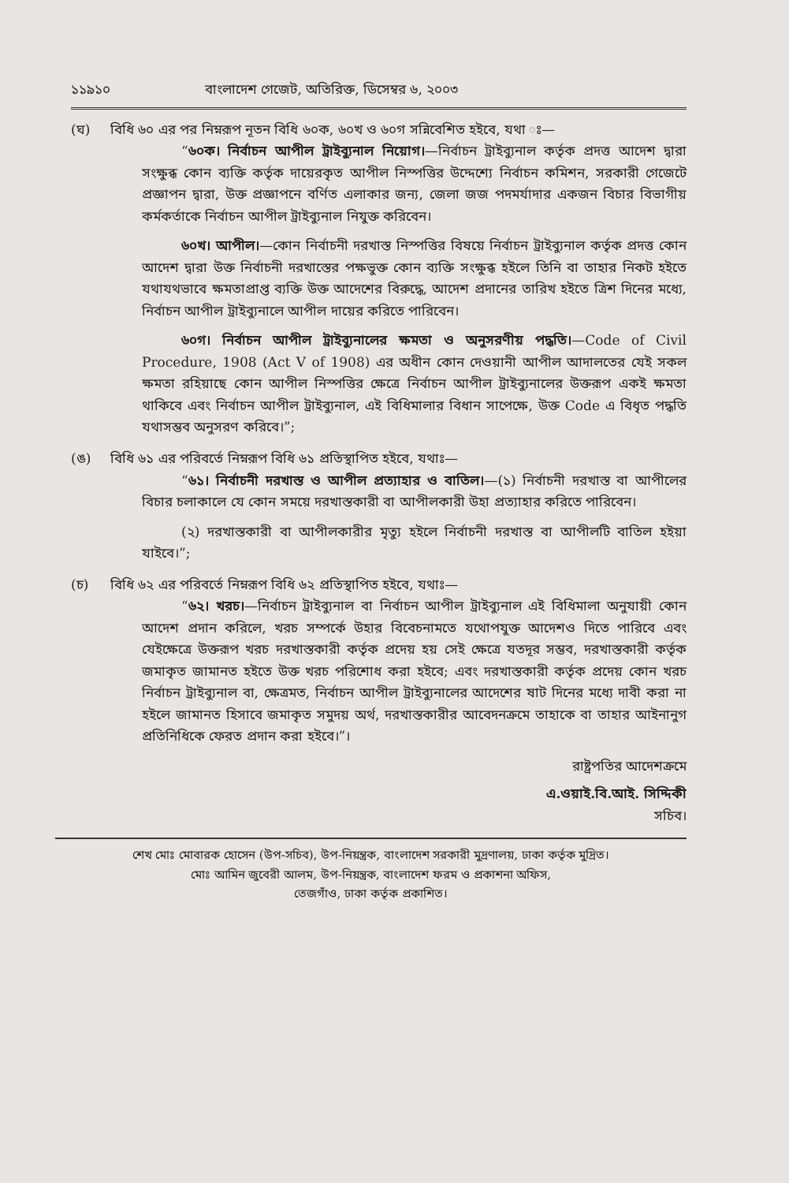১১৯১০ বাংলাদেশ গেজেট, অতিরিক্ত, ডিসেম্বর ৬, ২০০৩
(ঘ) বিধি ৬০ এর পর নিম্নরূপ নূতন বিধি ৬০ক, ৬০খ ও ৬০গ সন্নিবেশিত হইবে, যথা ঃ—
“৬০ক। নির্বাচন আপীল ট্রাইব্যুনাল নিয়োগ।—নির্বাচন ট্রাইব্যুনাল কর্তৃক প্রদত্ত আদেশ দ্বারা সংক্ষুব্ধ কোন ব্যক্তি কর্তৃক দায়েরকৃত আপীল নিস্পত্তির উদ্দেশ্যে নির্বাচন কমিশন, সরকারী গেজেটে প্রজ্ঞাপন দ্বারা, উক্ত প্রজ্ঞাপনে বর্ণিত এলাকার জন্য, জেলা জজ পদমর্যাদার একজন বিচার বিভাগীয় কর্মকর্তাকে নির্বাচন আপীল ট্রাইব্যুনাল নিযুক্ত করিবেন।
৬০খ। আপীল।—কোন নির্বাচনী দরখাস্ত নিস্পত্তির বিষয়ে নির্বাচন ট্রাইব্যুনাল কর্তৃক প্রদত্ত কোন আদেশ দ্বারা উক্ত নির্বাচনী দরখাস্তের পক্ষভুক্ত কোন ব্যক্তি সংক্ষুব্ধ হইলে তিনি বা তাহার নিকট হইতে যথাযথভাবে ক্ষমতাপ্রাপ্ত ব্যক্তি উক্ত আদেশের বিরুদ্ধে, আদেশ প্রদানের তারিখ হইতে ত্রিশ দিনের মধ্যে, নির্বাচন আপীল ট্রাইব্যুনালে আপীল দায়ের করিতে পারিবেন।
৬০গ। নির্বাচন আপীল ট্রাইব্যুনালের ক্ষমতা ও অনুসরণীয় পদ্ধতি।—Code of Civil Procedure, 1908 (Act V of 1908) এর অধীন কোন দেওয়ানী আপীল আদালতের যেই সকল ক্ষমতা রহিয়াছে কোন আপীল নিস্পত্তির ক্ষেত্রে নির্বাচন আপীল ট্রাইব্যুনালের উক্তরূপ একই ক্ষমতা থাকিবে এবং নির্বাচন আপীল ট্রাইব্যুনাল, এই বিধিমালার বিধান সাপেক্ষে, উক্ত Code এ বিধৃত পদ্ধতি যথাসম্ভব অনুসরণ করিবে।”;
(ঙ) বিধি ৬১ এর পরিবর্তে নিম্নরূপ বিধি ৬১ প্রতিস্থাপিত হইবে, যথাঃ—
“৬১। নির্বাচনী দরখাস্ত ও আপীল প্রত্যাহার ও বাতিল।—(১) নির্বাচনী দরখাস্ত বা আপীলের বিচার চলাকালে যে কোন সময়ে দরখাস্তকারী বা আপীলকারী উহা প্রত্যাহার করিতে পারিবেন।
(২) দরখাস্তকারী বা আপীলকারীর মৃত্যু হইলে নির্বাচনী দরখাস্ত বা আপীলটি বাতিল হইয়া যাইবে।”;
(চ) বিধি ৬২ এর পরিবর্তে নিম্নরূপ বিধি ৬২ প্রতিস্থাপিত হইবে, যথাঃ—
“৬২। খরচ।—নির্বাচন ট্রাইব্যুনাল বা নির্বাচন আপীল ট্রাইব্যুনাল এই বিধিমালা অনুযায়ী কোন আদেশ প্রদান করিলে, খরচ সম্পর্কে উহার বিবেচনামতে যথোপযুক্ত আদেশও দিতে পারিবে এবং যেইক্ষেত্রে উক্তরূপ খরচ দরখাস্তকারী কর্তৃক প্রদেয় হয় সেই ক্ষেত্রে যতদূর সম্ভব, দরখাস্তকারী কর্তৃক জমাকৃত জামানত হইতে উক্ত খরচ পরিশোধ করা হইবে; এবং দরখাস্তকারী কর্তৃক প্রদেয় কোন খরচ নির্বাচন ট্রাইব্যুনাল বা, ক্ষেত্রমত, নির্বাচন আপীল ট্রাইব্যুনালের আদেশের ষাট দিনের মধ্যে দাবী করা না হইলে জামানত হিসাবে জমাকৃত সমুদয় অর্থ, দরখাস্তকারীর আবেদনক্রমে তাহাকে বা তাহার আইনানুগ প্রতিনিধিকে ফেরত প্রদান করা হইবে।”।
রাষ্ট্রপতির আদেশক্রমে
এ.ওয়াই.বি.আই. সিদ্দিকী
সচিব।
শেখ মোঃ মোবারক হোসেন (উপ-সচিব), উপ-নিয়ন্ত্রক, বাংলাদেশ সরকারী মুদ্রণালয়, ঢাকা কর্তৃক মুদ্রিত।
মোঃ আমিন জুবেরী আলম, উপ-নিয়ন্ত্রক, বাংলাদেশ ফরম ও প্রকাশনা অফিস,
তেজগাঁও, ঢাকা কর্তৃক প্রকাশিত।